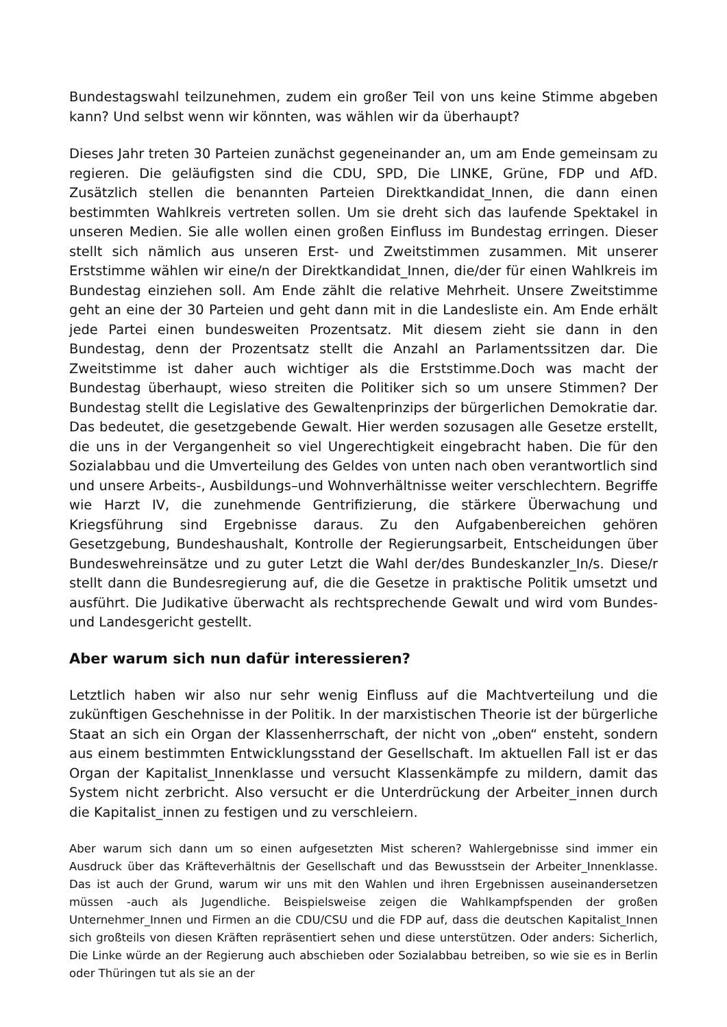Bundestagswahl teilzunehmen, zudem ein großer Teil von uns keine Stimme abgeben kann? Und selbst wenn wir könnten, was wählen wir da überhaupt?
Dieses Jahr treten 30 Parteien zunächst gegeneinander an, um am Ende gemeinsam zu regieren. Die geläufigsten sind die CDU, SPD, Die LINKE, Grüne, FDP und AfD. Zusätzlich stellen die benannten Parteien Direktkandidat_Innen, die dann einen bestimmten Wahlkreis vertreten sollen. Um sie dreht sich das laufende Spektakel in unseren Medien. Sie alle wollen einen großen Einfluss im Bundestag erringen. Dieser stellt sich nämlich aus unseren Erst- und Zweitstimmen zusammen. Mit unserer Erststimme wählen wir eine/n der Direktkandidat_Innen, die/der für einen Wahlkreis im Bundestag einziehen soll. Am Ende zählt die relative Mehrheit. Unsere Zweitstimme geht an eine der 30 Parteien und geht dann mit in die Landesliste ein. Am Ende erhält jede Partei einen bundesweiten Prozentsatz. Mit diesem zieht sie dann in den Bundestag, denn der Prozentsatz stellt die Anzahl an Parlamentssitzen dar. Die Zweitstimme ist daher auch wichtiger als die Erststimme.Doch was macht der Bundestag überhaupt, wieso streiten die Politiker sich so um unsere Stimmen? Der Bundestag stellt die Legislative des Gewaltenprinzips der bürgerlichen Demokratie dar. Das bedeutet, die gesetzgebende Gewalt. Hier werden sozusagen alle Gesetze erstellt, die uns in der Vergangenheit so viel Ungerechtigkeit eingebracht haben. Die für den Sozialabbau und die Umverteilung des Geldes von unten nach oben verantwortlich sind und unsere Arbeits-, Ausbildungs–und Wohnverhältnisse weiter verschlechtern. Begriffe wie Harzt IV, die zunehmende Gentrifizierung, die stärkere Überwachung und Kriegsführung sind Ergebnisse daraus. Zu den Aufgabenbereichen gehören Gesetzgebung, Bundeshaushalt, Kontrolle der Regierungsarbeit, Entscheidungen über Bundeswehreinsätze und zu guter Letzt die Wahl der/des Bundeskanzler_In/s. Diese/r stellt dann die Bundesregierung auf, die die Gesetze in praktische Politik umsetzt und ausführt. Die Judikative überwacht als rechtsprechende Gewalt und wird vom Bundes-und Landesgericht gestellt.
Aber warum sich nun dafür interessieren?
Letztlich haben wir also nur sehr wenig Einfluss auf die Machtverteilung und die zukünftigen Geschehnisse in der Politik. In der marxistischen Theorie ist der bürgerliche Staat an sich ein Organ der Klassenherrschaft, der nicht von „oben“ ensteht, sondern aus einem bestimmten Entwicklungsstand der Gesellschaft. Im aktuellen Fall ist er das Organ der Kapitalist_Innenklasse und versucht Klassenkämpfe zu mildern, damit das System nicht zerbricht. Also versucht er die Unterdrückung der Arbeiter_innen durch die Kapitalist_innen zu festigen und zu verschleiern.
Aber warum sich dann um so einen aufgesetzten Mist scheren? Wahlergebnisse sind immer ein Ausdruck über das Kräfteverhältnis der Gesellschaft und das Bewusstsein der Arbeiter_Innenklasse. Das ist auch der Grund, warum wir uns mit den Wahlen und ihren Ergebnissen auseinandersetzen müssen -auch als Jugendliche. Beispielsweise zeigen die Wahlkampfspenden der großen Unternehmer_Innen und Firmen an die CDU/CSU und die FDP auf, dass die deutschen Kapitalist_Innen sich großteils von diesen Kräften repräsentiert sehen und diese unterstützen. Oder anders: Sicherlich, Die Linke würde an der Regierung auch abschieben oder Sozialabbau betreiben, so wie sie es in Berlin oder Thüringen tut als sie an der